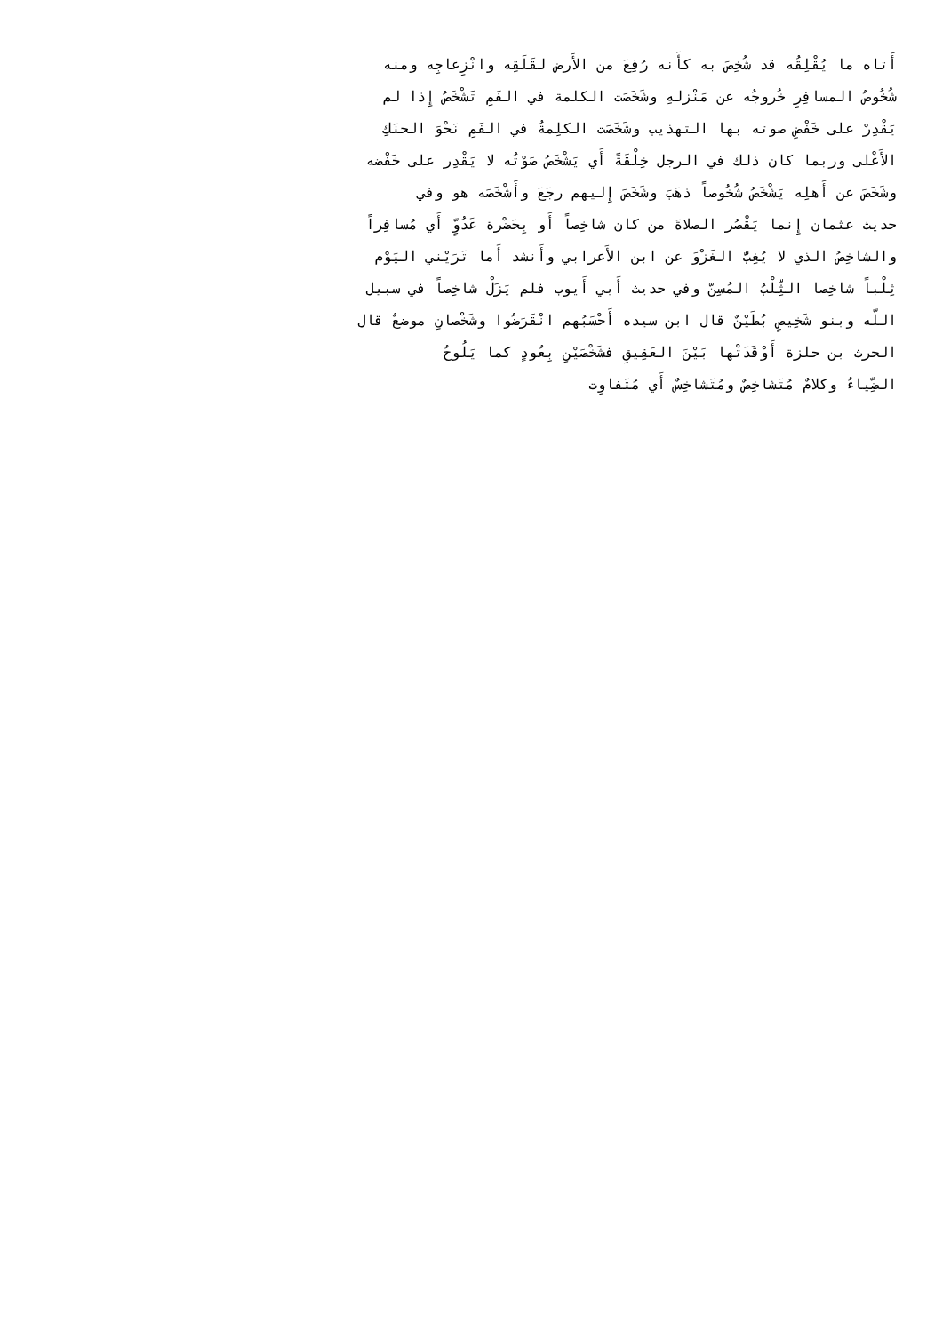أَتاه ما يُقْلِقُه قد شُخِصَ به كأَنه رُفِعَ من الأَرض لقَلَقِه وانْزِعاجِه ومنه
شُخُوصُ المسافِرِ خُروجُه عن مَنْزلهِ وشَخَصَت الكلمة في الفَمِ تَشْخَصُ إِذا لم
يَقْدِرْ على خَفْضِ صوته بها التهذيب وشَخَصَت الكلِمةُ في الفَمِ نَحْوَ الحنَكِ
الأَعْلى وربما كان ذلك في الرجل خِلْقَةً أَي يَشْخَصُ صَوْتُه لا يَقْدِر على خَفْضه
وشَخَصَ عن أَهلِه يَشْخَصُ شُخُوصاً ذهَبَ وشَخَصَ إِليهم رجَعَ وأَشْخَصَه هو وفي
حديث عثمان إِنما يَقْصُر الصلاةَ من كان شاخِصاً أَو بِحَضْرة عَدُوٍّ أَي مُسافِراً
والشاخِصُ الذي لا يُغِبُّ الغَزْوَ عن ابن الأَعرابي وأَنشد أَما تَرَيْني اليَوْم
ثِلْباً شاخِصا الثِّلْبُ المُسِنّ وفي حديث أَبي أَيوب فلم يَزَلْ شاخِصاً في سبيل
اللّه وبنو شَخِيصٍ بُطَيْنٌ قال ابن سيده أَحْسَبُهم انْقَرَضُوا وشَخْصانِ موضعٌ قال
الحرث بن حلزة أَوْقَدَتْها بَيْنَ العَقِيقِ فشَخْصَيْنِ بِعُودٍ كما يَلُوحُ
الضِّياءُ وكلامٌ مُتَشاخِصٌ ومُتَشاخِسٌ أَي مُتَفاوِت